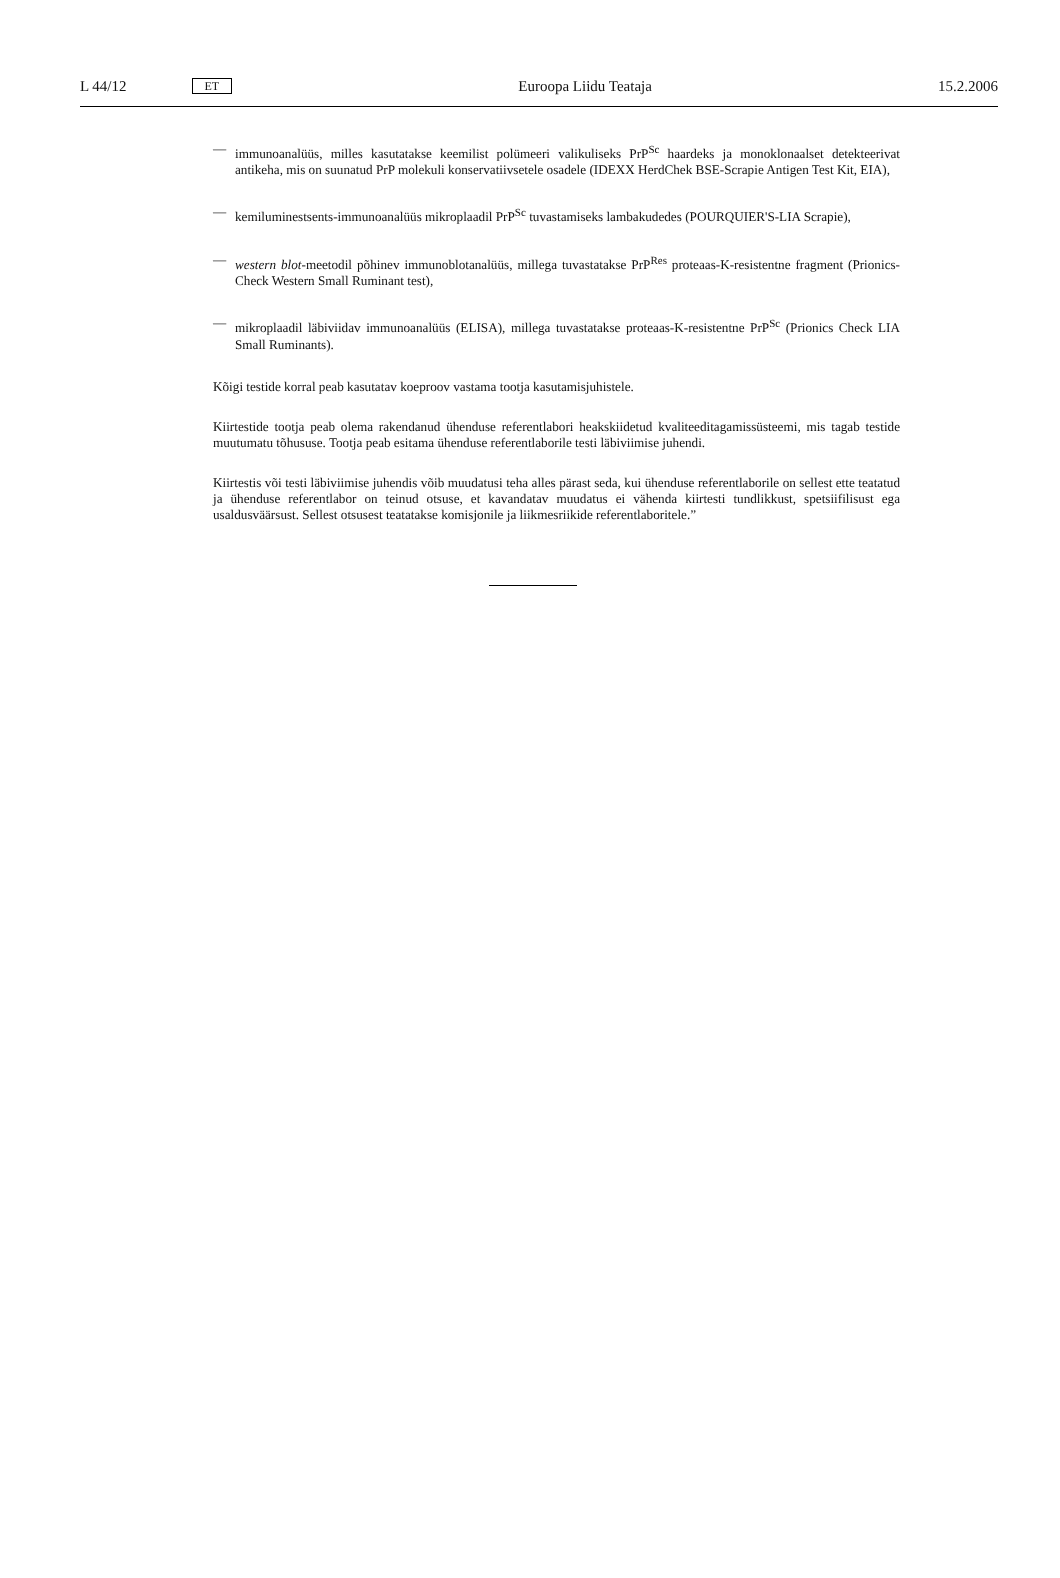L 44/12 ET Euroopa Liidu Teataja 15.2.2006
— immunoanalüüs, milles kasutatakse keemilist polümeeri valikuliseks PrP<sup>Sc</sup> haardeks ja monoklonaalset detekteerivat antikeha, mis on suunatud PrP molekuli konservatiivsetele osadele (IDEXX HerdChek BSE-Scrapie Antigen Test Kit, EIA),
— kemiluminestsents-immunoanalüüs mikroplaadil PrP<sup>Sc</sup> tuvastamiseks lambakudedes (POURQUIER'S-LIA Scrapie),
— western blot-meetodil põhinev immunoblotanalüüs, millega tuvastatakse PrP<sup>Res</sup> proteaas-K-resistentne fragment (Prionics-Check Western Small Ruminant test),
— mikroplaadil läbiviidav immunoanalüüs (ELISA), millega tuvastatakse proteaas-K-resistentne PrP<sup>Sc</sup> (Prionics Check LIA Small Ruminants).
Kõigi testide korral peab kasutatav koeproov vastama tootja kasutamisjuhistele.
Kiirtestide tootja peab olema rakendanud ühenduse referentlabori heakskiidetud kvaliteeditagamissüsteemi, mis tagab testide muutumatu tõhususe. Tootja peab esitama ühenduse referentlaborile testi läbiviimise juhendi.
Kiirtestis või testi läbiviimise juhendis võib muudatusi teha alles pärast seda, kui ühenduse referentlaborile on sellest ette teatatud ja ühenduse referentlabor on teinud otsuse, et kavandatav muudatus ei vähenda kiirtesti tundlikkust, spetsiifilisust ega usaldusväärsust. Sellest otsusest teatatakse komisjonile ja liikmesriikide referentlaboritele.”